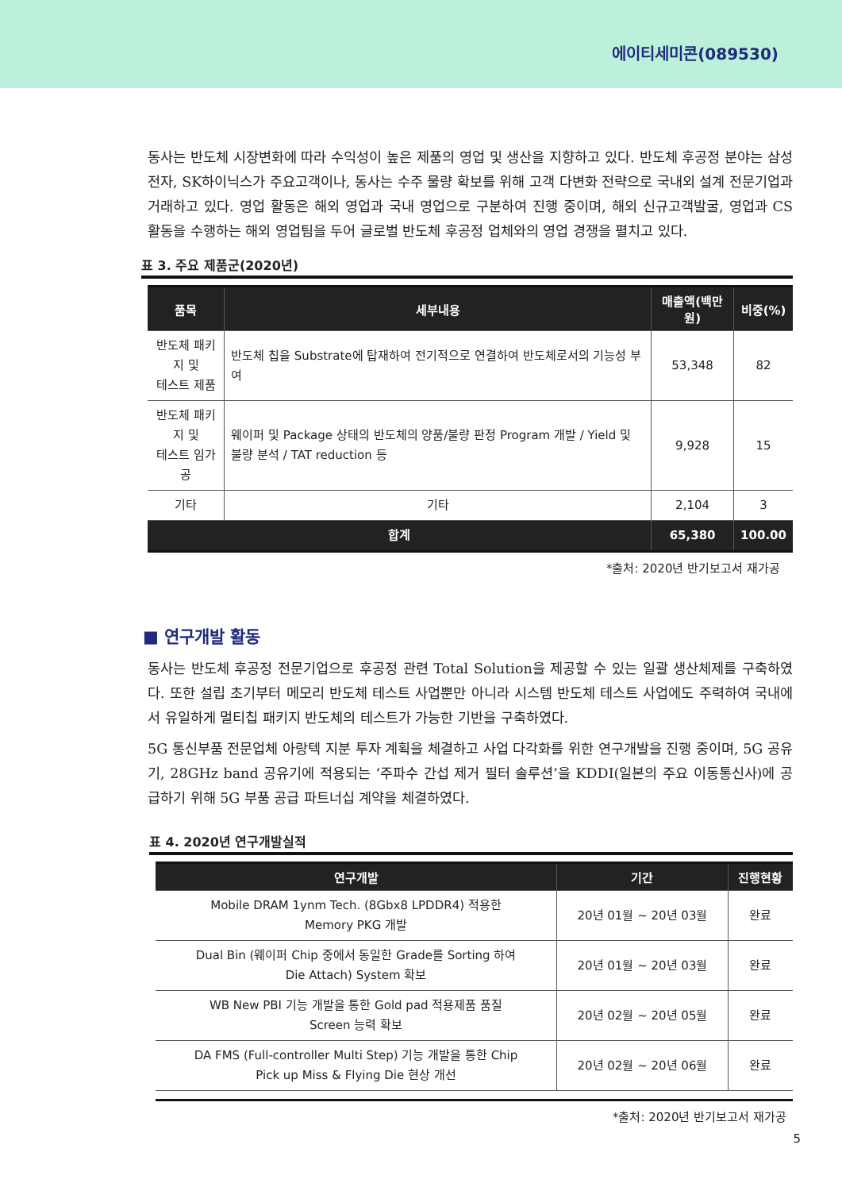에이티세미콘(089530)
동사는 반도체 시장변화에 따라 수익성이 높은 제품의 영업 및 생산을 지향하고 있다. 반도체 후공정 분야는 삼성전자, SK하이닉스가 주요고객이나, 동사는 수주 물량 확보를 위해 고객 다변화 전략으로 국내외 설계 전문기업과 거래하고 있다. 영업 활동은 해외 영업과 국내 영업으로 구분하여 진행 중이며, 해외 신규고객발굴, 영업과 CS 활동을 수행하는 해외 영업팀을 두어 글로벌 반도체 후공정 업체와의 영업 경쟁을 펼치고 있다.
표 3. 주요 제품군(2020년)
| 품목 | 세부내용 | 매출액(백만 원) | 비중(%) |
| --- | --- | --- | --- |
| 반도체 패키지 및 테스트 제품 | 반도체 칩을 Substrate에 탑재하여 전기적으로 연결하여 반도체로서의 기능성 부여 | 53,348 | 82 |
| 반도체 패키지 및 테스트 임가공 | 웨이퍼 및 Package 상태의 반도체의 양품/불량 판정 Program 개발 / Yield 및 불량 분석 / TAT reduction 등 | 9,928 | 15 |
| 기타 | 기타 | 2,104 | 3 |
| 합계 | | 65,380 | 100.00 |
*출처: 2020년 반기보고서 재가공
■ 연구개발 활동
동사는 반도체 후공정 전문기업으로 후공정 관련 Total Solution을 제공할 수 있는 일괄 생산체제를 구축하였다. 또한 설립 초기부터 메모리 반도체 테스트 사업뿐만 아니라 시스템 반도체 테스트 사업에도 주력하여 국내에서 유일하게 멀티칩 패키지 반도체의 테스트가 가능한 기반을 구축하였다.
5G 통신부품 전문업체 아랑텍 지분 투자 계획을 체결하고 사업 다각화를 위한 연구개발을 진행 중이며, 5G 공유기, 28GHz band 공유기에 적용되는 ‘주파수 간섭 제거 필터 솔루션’을 KDDI(일본의 주요 이동통신사)에 공급하기 위해 5G 부품 공급 파트너십 계약을 체결하였다.
표 4. 2020년 연구개발실적
| 연구개발 | 기간 | 진행현황 |
| --- | --- | --- |
| Mobile DRAM 1ynm Tech. (8Gbx8 LPDDR4) 적용한 Memory PKG 개발 | 20년 01월 ~ 20년 03월 | 완료 |
| Dual Bin (웨이퍼 Chip 중에서 동일한 Grade를 Sorting 하여 Die Attach) System 확보 | 20년 01월 ~ 20년 03월 | 완료 |
| WB New PBI 기능 개발을 통한 Gold pad 적용제품 품질 Screen 능력 확보 | 20년 02월 ~ 20년 05월 | 완료 |
| DA FMS (Full-controller Multi Step) 기능 개발을 통한 Chip Pick up Miss & Flying Die 현상 개선 | 20년 02월 ~ 20년 06월 | 완료 |
*출처: 2020년 반기보고서 재가공
5